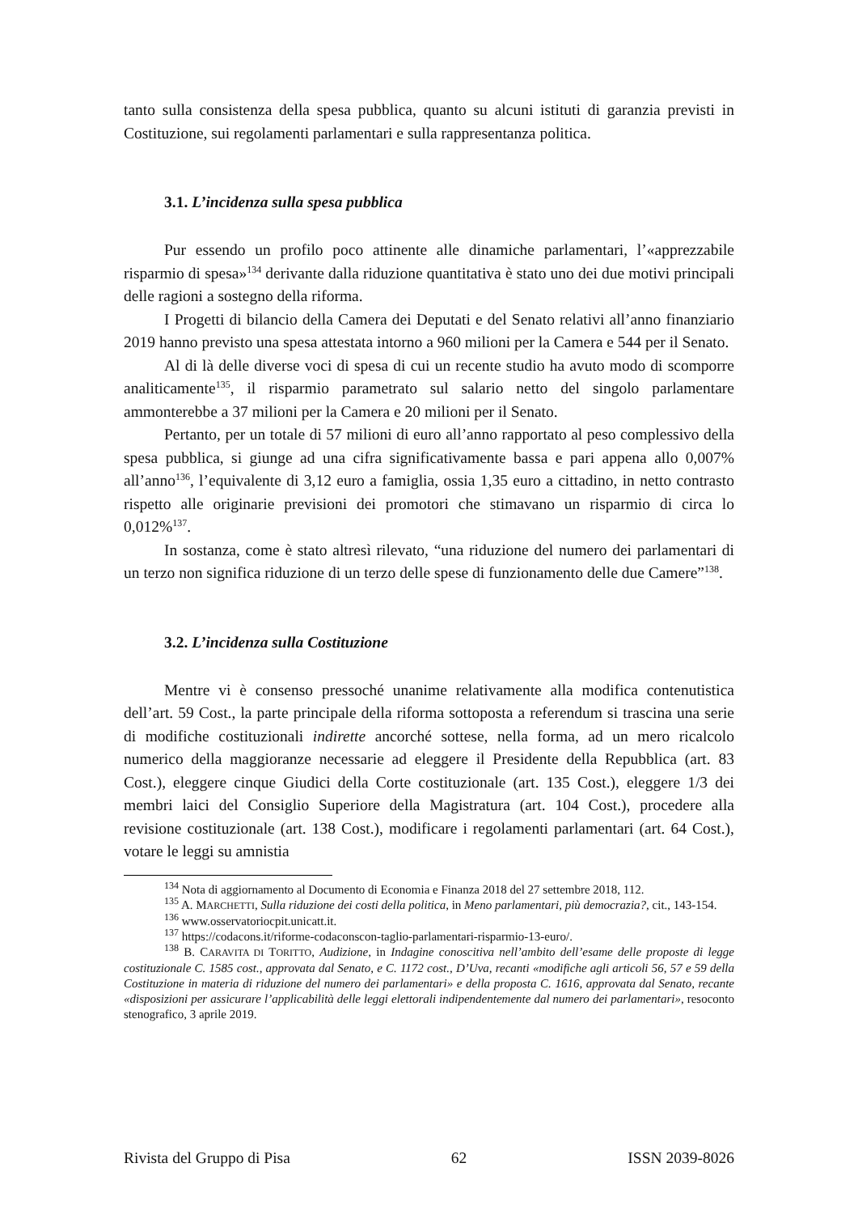tanto sulla consistenza della spesa pubblica, quanto su alcuni istituti di garanzia previsti in Costituzione, sui regolamenti parlamentari e sulla rappresentanza politica.
3.1. L’incidenza sulla spesa pubblica
Pur essendo un profilo poco attinente alle dinamiche parlamentari, l’«apprezzabile risparmio di spesa»<sup>134</sup> derivante dalla riduzione quantitativa è stato uno dei due motivi principali delle ragioni a sostegno della riforma.
I Progetti di bilancio della Camera dei Deputati e del Senato relativi all’anno finanziario 2019 hanno previsto una spesa attestata intorno a 960 milioni per la Camera e 544 per il Senato.
Al di là delle diverse voci di spesa di cui un recente studio ha avuto modo di scomporre analiticamente<sup>135</sup>, il risparmio parametrato sul salario netto del singolo parlamentare ammonterebbe a 37 milioni per la Camera e 20 milioni per il Senato.
Pertanto, per un totale di 57 milioni di euro all’anno rapportato al peso complessivo della spesa pubblica, si giunge ad una cifra significativamente bassa e pari appena allo 0,007% all’anno<sup>136</sup>, l’equivalente di 3,12 euro a famiglia, ossia 1,35 euro a cittadino, in netto contrasto rispetto alle originarie previsioni dei promotori che stimavano un risparmio di circa lo 0,012%<sup>137</sup>.
In sostanza, come è stato altresì rilevato, “una riduzione del numero dei parlamentari di un terzo non significa riduzione di un terzo delle spese di funzionamento delle due Camere”<sup>138</sup>.
3.2. L’incidenza sulla Costituzione
Mentre vi è consenso pressoché unanime relativamente alla modifica contenutistica dell’art. 59 Cost., la parte principale della riforma sottoposta a referendum si trascina una serie di modifiche costituzionali indirette ancorché sottese, nella forma, ad un mero ricalcolo numerico della maggioranze necessarie ad eleggere il Presidente della Repubblica (art. 83 Cost.), eleggere cinque Giudici della Corte costituzionale (art. 135 Cost.), eleggere 1/3 dei membri laici del Consiglio Superiore della Magistratura (art. 104 Cost.), procedere alla revisione costituzionale (art. 138 Cost.), modificare i regolamenti parlamentari (art. 64 Cost.), votare le leggi su amnistia
<sup>134</sup> Nota di aggiornamento al Documento di Economia e Finanza 2018 del 27 settembre 2018, 112.
<sup>135</sup> A. MARCHETTI, Sulla riduzione dei costi della politica, in Meno parlamentari, più democrazia?, cit., 143-154.
<sup>136</sup> www.osservatoriocpit.unicatt.it.
<sup>137</sup> https://codacons.it/riforme-codaconscon-taglio-parlamentari-risparmio-13-euro/.
<sup>138</sup> B. CARAVITA DI TORITTO, Audizione, in Indagine conoscitiva nell’ambito dell’esame delle proposte di legge costituzionale C. 1585 cost., approvata dal Senato, e C. 1172 cost., D’Uva, recanti «modifiche agli articoli 56, 57 e 59 della Costituzione in materia di riduzione del numero dei parlamentari» e della proposta C. 1616, approvata dal Senato, recante «disposizioni per assicurare l’applicabilità delle leggi elettorali indipendentemente dal numero dei parlamentari», resoconto stenografico, 3 aprile 2019.
Rivista del Gruppo di Pisa 62 ISSN 2039-8026